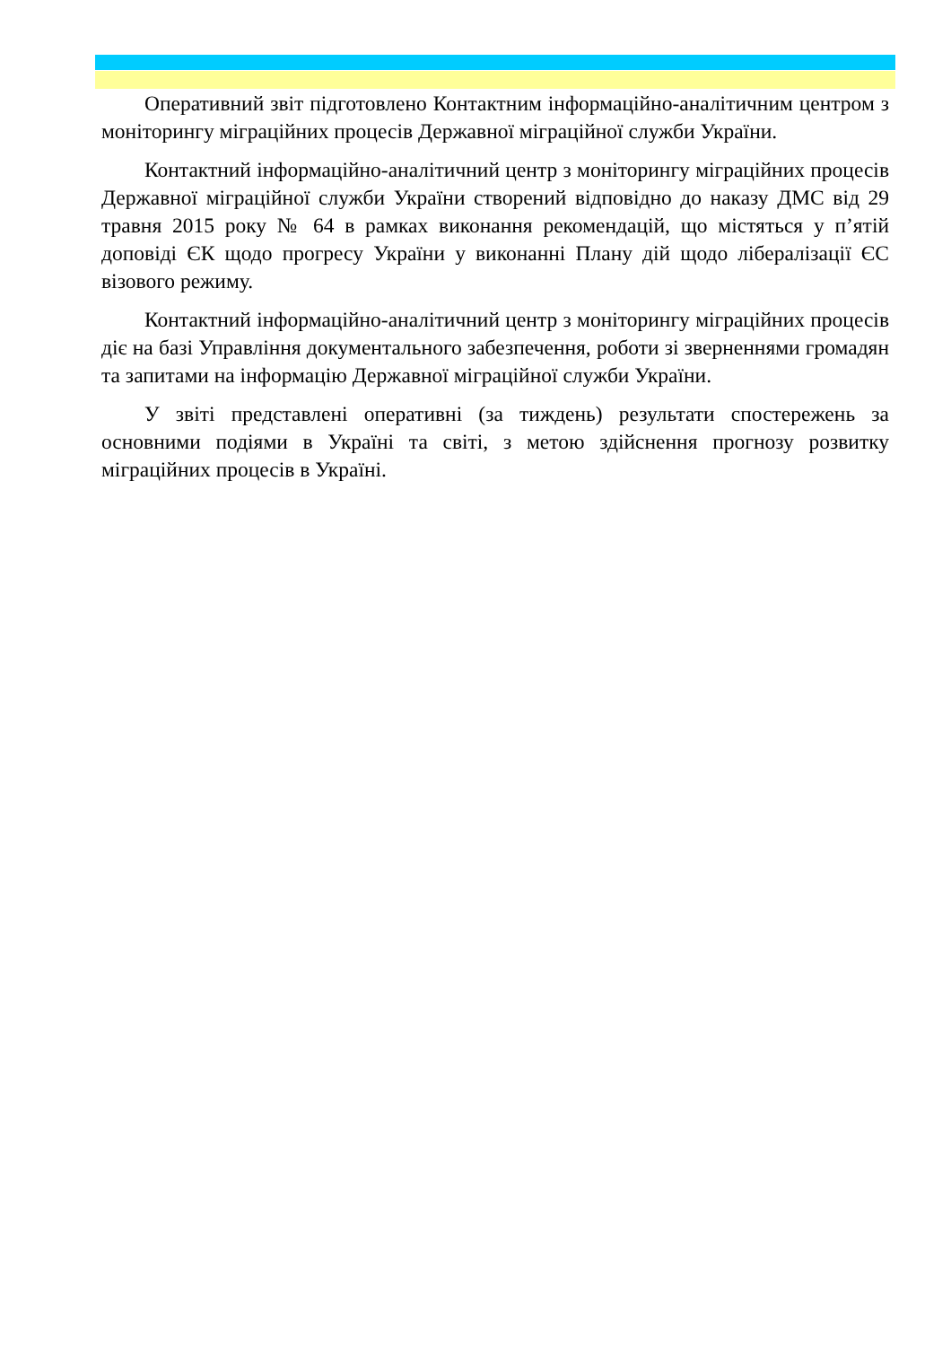Оперативний звіт підготовлено Контактним інформаційно-аналітичним центром з моніторингу міграційних процесів Державної міграційної служби України.
Контактний інформаційно-аналітичний центр з моніторингу міграційних процесів Державної міграційної служби України створений відповідно до наказу ДМС від 29 травня 2015 року № 64 в рамках виконання рекомендацій, що містяться у п’ятій доповіді ЄК щодо прогресу України у виконанні Плану дій щодо лібералізації ЄС візового режиму.
Контактний інформаційно-аналітичний центр з моніторингу міграційних процесів діє на базі Управління документального забезпечення, роботи зі зверненнями громадян та запитами на інформацію Державної міграційної служби України.
У звіті представлені оперативні (за тиждень) результати спостережень за основними подіями в Україні та світі, з метою здійснення прогнозу розвитку міграційних процесів в Україні.